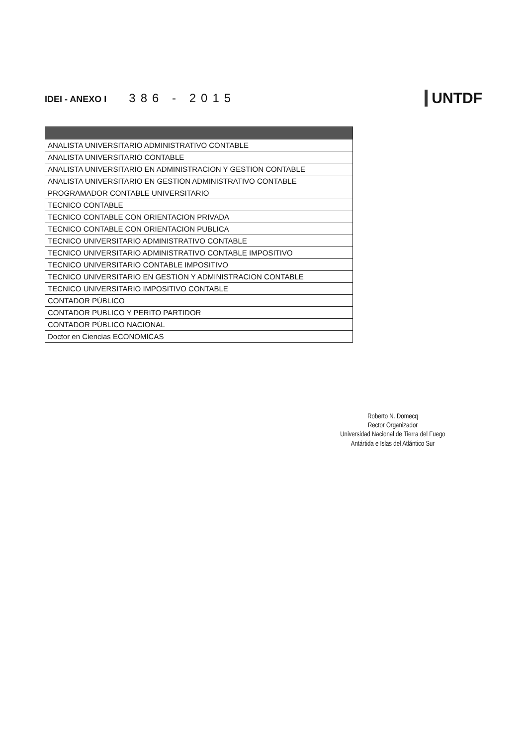IDEI - ANEXO I 386 - 2015
UNTDF
| ANALISTA UNIVERSITARIO ADMINISTRATIVO CONTABLE |
| ANALISTA UNIVERSITARIO CONTABLE |
| ANALISTA UNIVERSITARIO EN ADMINISTRACION Y GESTION CONTABLE |
| ANALISTA UNIVERSITARIO EN GESTION ADMINISTRATIVO CONTABLE |
| PROGRAMADOR CONTABLE UNIVERSITARIO |
| TECNICO CONTABLE |
| TECNICO CONTABLE CON ORIENTACION PRIVADA |
| TECNICO CONTABLE CON ORIENTACION PUBLICA |
| TECNICO UNIVERSITARIO ADMINISTRATIVO CONTABLE |
| TECNICO UNIVERSITARIO ADMINISTRATIVO CONTABLE IMPOSITIVO |
| TECNICO UNIVERSITARIO CONTABLE IMPOSITIVO |
| TECNICO UNIVERSITARIO EN GESTION Y ADMINISTRACION CONTABLE |
| TECNICO UNIVERSITARIO IMPOSITIVO CONTABLE |
| CONTADOR PÚBLICO |
| CONTADOR PUBLICO Y PERITO PARTIDOR |
| CONTADOR PÚBLICO NACIONAL |
| Doctor en Ciencias ECONOMICAS |
Roberto N. Domecq
Rector Organizador
Universidad Nacional de Tierra del Fuego
Antártida e Islas del Atlántico Sur